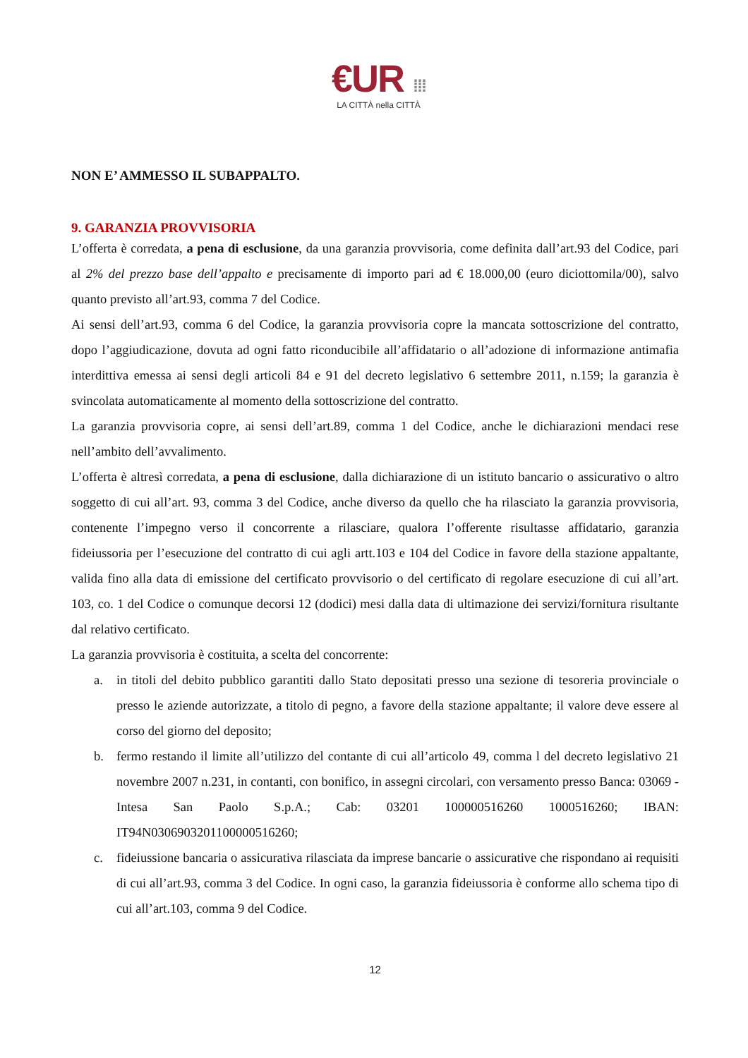€UR ⁞⁞⁞
LA CITTÀ nella CITTÀ
NON E’ AMMESSO IL SUBAPPALTO.
9. GARANZIA PROVVISORIA
L’offerta è corredata, a pena di esclusione, da una garanzia provvisoria, come definita dall’art.93 del Codice, pari al 2% del prezzo base dell’appalto e precisamente di importo pari ad € 18.000,00 (euro diciottomila/00), salvo quanto previsto all’art.93, comma 7 del Codice.
Ai sensi dell’art.93, comma 6 del Codice, la garanzia provvisoria copre la mancata sottoscrizione del contratto, dopo l’aggiudicazione, dovuta ad ogni fatto riconducibile all’affidatario o all’adozione di informazione antimafia interdittiva emessa ai sensi degli articoli 84 e 91 del decreto legislativo 6 settembre 2011, n.159; la garanzia è svincolata automaticamente al momento della sottoscrizione del contratto.
La garanzia provvisoria copre, ai sensi dell’art.89, comma 1 del Codice, anche le dichiarazioni mendaci rese nell’ambito dell’avvalimento.
L’offerta è altresì corredata, a pena di esclusione, dalla dichiarazione di un istituto bancario o assicurativo o altro soggetto di cui all’art. 93, comma 3 del Codice, anche diverso da quello che ha rilasciato la garanzia provvisoria, contenente l’impegno verso il concorrente a rilasciare, qualora l’offerente risultasse affidatario, garanzia fideiussoria per l’esecuzione del contratto di cui agli artt.103 e 104 del Codice in favore della stazione appaltante, valida fino alla data di emissione del certificato provvisorio o del certificato di regolare esecuzione di cui all’art. 103, co. 1 del Codice o comunque decorsi 12 (dodici) mesi dalla data di ultimazione dei servizi/fornitura risultante dal relativo certificato.
La garanzia provvisoria è costituita, a scelta del concorrente:
a. in titoli del debito pubblico garantiti dallo Stato depositati presso una sezione di tesoreria provinciale o presso le aziende autorizzate, a titolo di pegno, a favore della stazione appaltante; il valore deve essere al corso del giorno del deposito;
b. fermo restando il limite all’utilizzo del contante di cui all’articolo 49, comma l del decreto legislativo 21 novembre 2007 n.231, in contanti, con bonifico, in assegni circolari, con versamento presso Banca: 03069 - Intesa San Paolo S.p.A.; Cab: 03201 100000516260 1000516260; IBAN: IT94N0306903201100000516260;
c. fideiussione bancaria o assicurativa rilasciata da imprese bancarie o assicurative che rispondano ai requisiti di cui all’art.93, comma 3 del Codice. In ogni caso, la garanzia fideiussoria è conforme allo schema tipo di cui all’art.103, comma 9 del Codice.
12